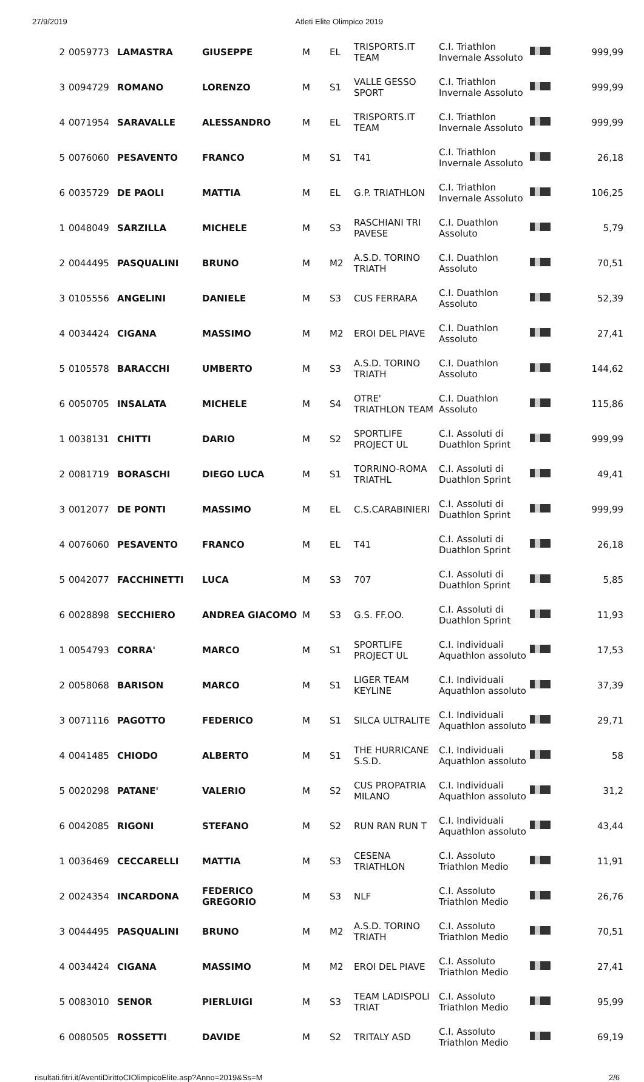27/9/2019 Atleti Elite Olimpico 2019
| 2 | 0059773 | LAMASTRA | GIUSEPPE | M | EL | TRISPORTS.IT TEAM | C.I. Triathlon Invernale Assoluto | | 999,99 |
| 3 | 0094729 | ROMANO | LORENZO | M | S1 | VALLE GESSO SPORT | C.I. Triathlon Invernale Assoluto | | 999,99 |
| 4 | 0071954 | SARAVALLE | ALESSANDRO | M | EL | TRISPORTS.IT TEAM | C.I. Triathlon Invernale Assoluto | | 999,99 |
| 5 | 0076060 | PESAVENTO | FRANCO | M | S1 | T41 | C.I. Triathlon Invernale Assoluto | | 26,18 |
| 6 | 0035729 | DE PAOLI | MATTIA | M | EL | G.P. TRIATHLON | C.I. Triathlon Invernale Assoluto | | 106,25 |
| 1 | 0048049 | SARZILLA | MICHELE | M | S3 | RASCHIANI TRI PAVESE | C.I. Duathlon Assoluto | | 5,79 |
| 2 | 0044495 | PASQUALINI | BRUNO | M | M2 | A.S.D. TORINO TRIATH | C.I. Duathlon Assoluto | | 70,51 |
| 3 | 0105556 | ANGELINI | DANIELE | M | S3 | CUS FERRARA | C.I. Duathlon Assoluto | | 52,39 |
| 4 | 0034424 | CIGANA | MASSIMO | M | M2 | EROI DEL PIAVE | C.I. Duathlon Assoluto | | 27,41 |
| 5 | 0105578 | BARACCHI | UMBERTO | M | S3 | A.S.D. TORINO TRIATH | C.I. Duathlon Assoluto | | 144,62 |
| 6 | 0050705 | INSALATA | MICHELE | M | S4 | OTRE' TRIATHLON TEAM | C.I. Duathlon Assoluto | | 115,86 |
| 1 | 0038131 | CHITTI | DARIO | M | S2 | SPORTLIFE PROJECT UL | C.I. Assoluti di Duathlon Sprint | | 999,99 |
| 2 | 0081719 | BORASCHI | DIEGO LUCA | M | S1 | TORRINO-ROMA TRIATHL | C.I. Assoluti di Duathlon Sprint | | 49,41 |
| 3 | 0012077 | DE PONTI | MASSIMO | M | EL | C.S.CARABINIERI | C.I. Assoluti di Duathlon Sprint | | 999,99 |
| 4 | 0076060 | PESAVENTO | FRANCO | M | EL | T41 | C.I. Assoluti di Duathlon Sprint | | 26,18 |
| 5 | 0042077 | FACCHINETTI | LUCA | M | S3 | 707 | C.I. Assoluti di Duathlon Sprint | | 5,85 |
| 6 | 0028898 | SECCHIERO | ANDREA GIACOMO | M | S3 | G.S. FF.OO. | C.I. Assoluti di Duathlon Sprint | | 11,93 |
| 1 | 0054793 | CORRA' | MARCO | M | S1 | SPORTLIFE PROJECT UL | C.I. Individuali Aquathlon assoluto | | 17,53 |
| 2 | 0058068 | BARISON | MARCO | M | S1 | LIGER TEAM KEYLINE | C.I. Individuali Aquathlon assoluto | | 37,39 |
| 3 | 0071116 | PAGOTTO | FEDERICO | M | S1 | SILCA ULTRALITE | C.I. Individuali Aquathlon assoluto | | 29,71 |
| 4 | 0041485 | CHIODO | ALBERTO | M | S1 | THE HURRICANE S.S.D. | C.I. Individuali Aquathlon assoluto | | 58 |
| 5 | 0020298 | PATANE' | VALERIO | M | S2 | CUS PROPATRIA MILANO | C.I. Individuali Aquathlon assoluto | | 31,2 |
| 6 | 0042085 | RIGONI | STEFANO | M | S2 | RUN RAN RUN T | C.I. Individuali Aquathlon assoluto | | 43,44 |
| 1 | 0036469 | CECCARELLI | MATTIA | M | S3 | CESENA TRIATHLON | C.I. Assoluto Triathlon Medio | | 11,91 |
| 2 | 0024354 | INCARDONA | FEDERICO GREGORIO | M | S3 | NLF | C.I. Assoluto Triathlon Medio | | 26,76 |
| 3 | 0044495 | PASQUALINI | BRUNO | M | M2 | A.S.D. TORINO TRIATH | C.I. Assoluto Triathlon Medio | | 70,51 |
| 4 | 0034424 | CIGANA | MASSIMO | M | M2 | EROI DEL PIAVE | C.I. Assoluto Triathlon Medio | | 27,41 |
| 5 | 0083010 | SENOR | PIERLUIGI | M | S3 | TEAM LADISPOLI TRIAT | C.I. Assoluto Triathlon Medio | | 95,99 |
| 6 | 0080505 | ROSSETTI | DAVIDE | M | S2 | TRITALY ASD | C.I. Assoluto Triathlon Medio | | 69,19 |
risultati.fitri.it/AventiDirittoCIOlimpicoElite.asp?Anno=2019&Ss=M 2/6